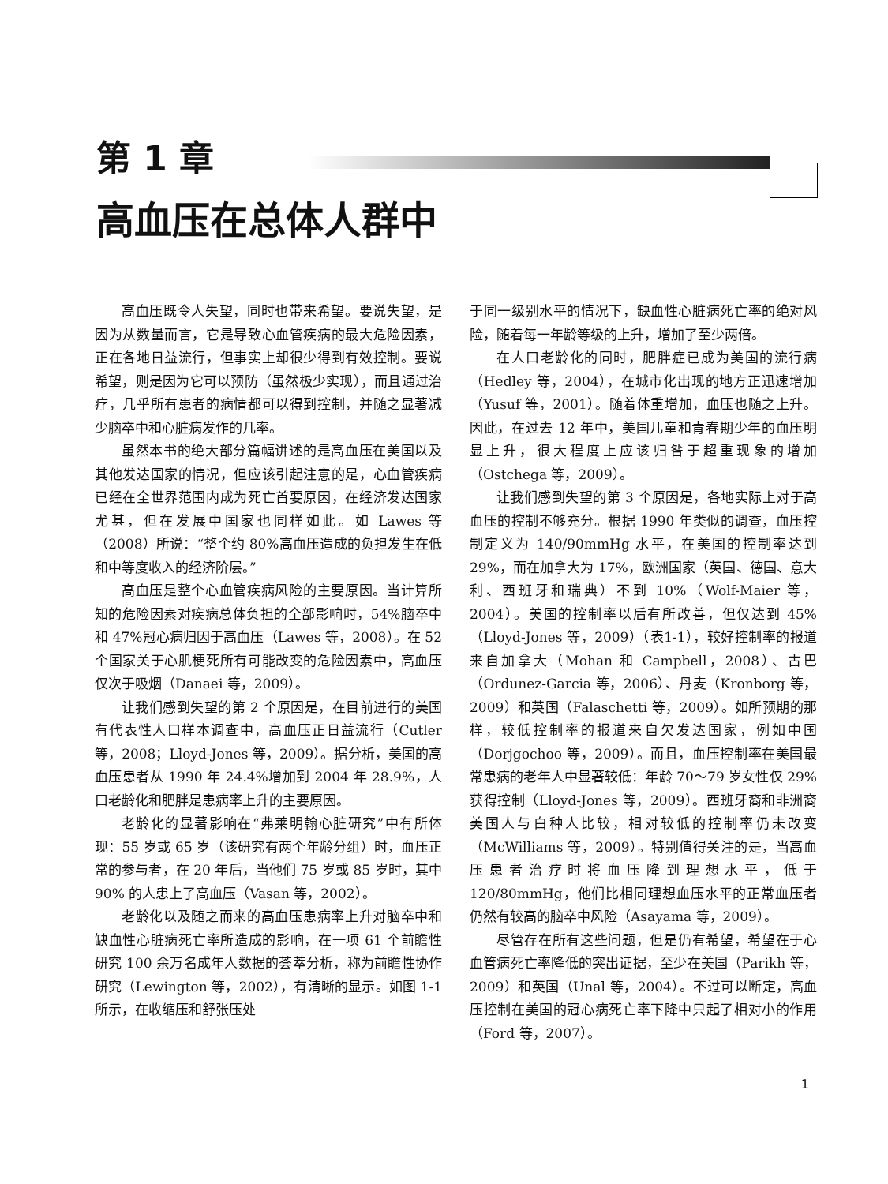第 1 章
高血压在总体人群中
高血压既令人失望，同时也带来希望。要说失望，是因为从数量而言，它是导致心血管疾病的最大危险因素，正在各地日益流行，但事实上却很少得到有效控制。要说希望，则是因为它可以预防（虽然极少实现），而且通过治疗，几乎所有患者的病情都可以得到控制，并随之显著减少脑卒中和心脏病发作的几率。
虽然本书的绝大部分篇幅讲述的是高血压在美国以及其他发达国家的情况，但应该引起注意的是，心血管疾病已经在全世界范围内成为死亡首要原因，在经济发达国家尤甚，但在发展中国家也同样如此。如 Lawes 等（2008）所说：“整个约 80%高血压造成的负担发生在低和中等度收入的经济阶层。”
高血压是整个心血管疾病风险的主要原因。当计算所知的危险因素对疾病总体负担的全部影响时，54%脑卒中和 47%冠心病归因于高血压（Lawes 等，2008）。在 52 个国家关于心肌梗死所有可能改变的危险因素中，高血压仅次于吸烟（Danaei 等，2009）。
让我们感到失望的第 2 个原因是，在目前进行的美国有代表性人口样本调查中，高血压正日益流行（Cutler 等，2008；Lloyd-Jones 等，2009）。据分析，美国的高血压患者从 1990 年 24.4%增加到 2004 年 28.9%，人口老龄化和肥胖是患病率上升的主要原因。
老龄化的显著影响在“弗莱明翰心脏研究”中有所体现：55 岁或 65 岁（该研究有两个年龄分组）时，血压正常的参与者，在 20 年后，当他们 75 岁或 85 岁时，其中 90% 的人患上了高血压（Vasan 等，2002）。
老龄化以及随之而来的高血压患病率上升对脑卒中和缺血性心脏病死亡率所造成的影响，在一项 61 个前瞻性研究 100 余万名成年人数据的荟萃分析，称为前瞻性协作研究（Lewington 等，2002），有清晰的显示。如图 1-1 所示，在收缩压和舒张压处
于同一级别水平的情况下，缺血性心脏病死亡率的绝对风险，随着每一年龄等级的上升，增加了至少两倍。
在人口老龄化的同时，肥胖症已成为美国的流行病（Hedley 等，2004），在城市化出现的地方正迅速增加（Yusuf 等，2001）。随着体重增加，血压也随之上升。因此，在过去 12 年中，美国儿童和青春期少年的血压明显上升，很大程度上应该归咎于超重现象的增加（Ostchega 等，2009）。
让我们感到失望的第 3 个原因是，各地实际上对于高血压的控制不够充分。根据 1990 年类似的调查，血压控制定义为 140/90mmHg 水平，在美国的控制率达到 29%，而在加拿大为 17%，欧洲国家（英国、德国、意大利、西班牙和瑞典）不到 10%（Wolf-Maier 等，2004）。美国的控制率以后有所改善，但仅达到 45%（Lloyd-Jones 等，2009）（表1-1），较好控制率的报道来自加拿大（Mohan 和 Campbell，2008）、古巴（Ordunez-Garcia 等，2006）、丹麦（Kronborg 等，2009）和英国（Falaschetti 等，2009）。如所预期的那样，较低控制率的报道来自欠发达国家，例如中国（Dorjgochoo 等，2009）。而且，血压控制率在美国最常患病的老年人中显著较低：年龄 70～79 岁女性仅 29%获得控制（Lloyd-Jones 等，2009）。西班牙裔和非洲裔美国人与白种人比较，相对较低的控制率仍未改变（McWilliams 等，2009）。特别值得关注的是，当高血压患者治疗时将血压降到理想水平，低于 120/80mmHg，他们比相同理想血压水平的正常血压者仍然有较高的脑卒中风险（Asayama 等，2009）。
尽管存在所有这些问题，但是仍有希望，希望在于心血管病死亡率降低的突出证据，至少在美国（Parikh 等，2009）和英国（Unal 等，2004）。不过可以断定，高血压控制在美国的冠心病死亡率下降中只起了相对小的作用（Ford 等，2007）。
1